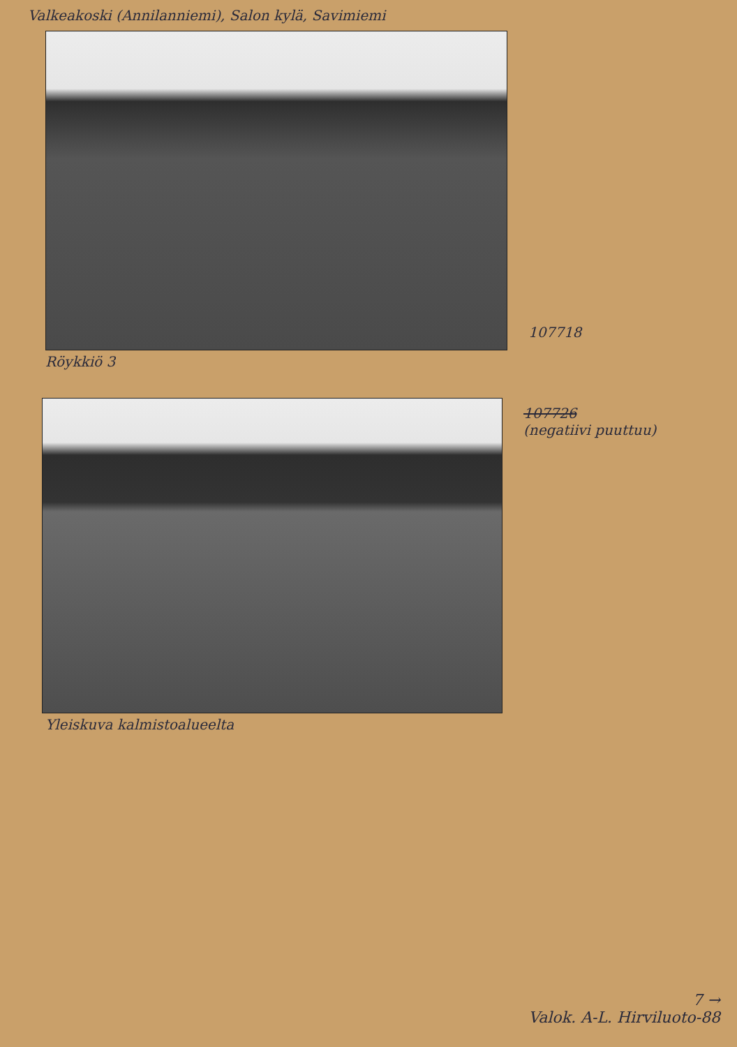Valkeakoski (Annilanniemi), Salon kylä, Savimiemi
107718
Röykkiö 3
107726
(negatiivi puuttuu)
Yleiskuva kalmistoalueelta
7 →
Valok. A-L. Hirviluoto-88